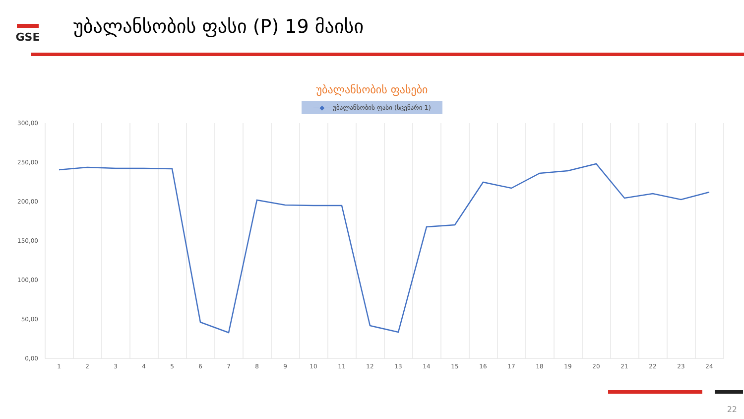GSE
უბალანსობის ფასი (P) 19 მაისი
უბალანსობის ფასები
—◆— უბალანსობის ფასი (სცენარი 1)
300,00
250,00
200,00
150,00
100,00
50,00
0,00
1
2
3
4
5
6
7
8
9
10
11
12
13
14
15
16
17
18
19
20
21
22
23
24
22